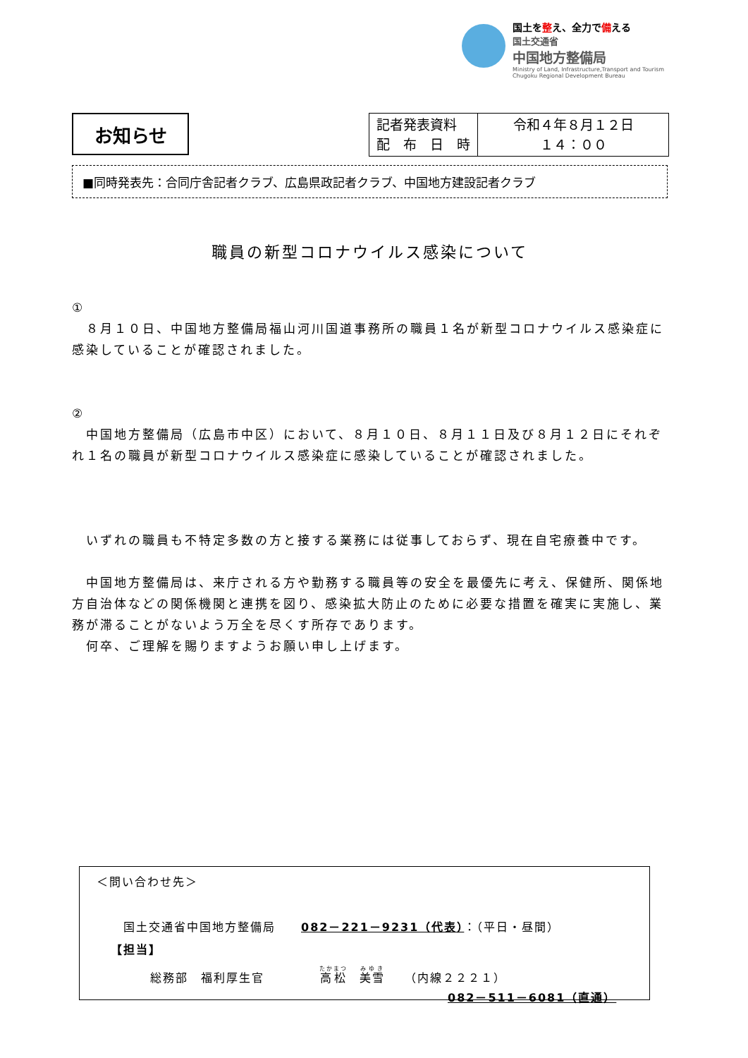国土を整え、全力で備える
国土交通省
中国地方整備局
Ministry of Land, Infrastructure,Transport and Tourism
Chugoku Regional Development Bureau
お知らせ
| 記者発表資料 配 布 日 時 | 令和４年８月１２日 １４：００ |
■同時発表先：合同庁舎記者クラブ、広島県政記者クラブ、中国地方建設記者クラブ
職員の新型コロナウイルス感染について
①
　８月１０日、中国地方整備局福山河川国道事務所の職員１名が新型コロナウイルス感染症に感染していることが確認されました。
②
　中国地方整備局（広島市中区）において、８月１０日、８月１１日及び８月１２日にそれぞれ１名の職員が新型コロナウイルス感染症に感染していることが確認されました。
　いずれの職員も不特定多数の方と接する業務には従事しておらず、現在自宅療養中です。
　中国地方整備局は、来庁される方や勤務する職員等の安全を最優先に考え、保健所、関係地方自治体などの関係機関と連携を図り、感染拡大防止のために必要な措置を確実に実施し、業務が滞ることがないよう万全を尽くす所存であります。
　何卒、ご理解を賜りますようお願い申し上げます。
＜問い合わせ先＞
国土交通省中国地方整備局　　082－221－9231（代表）：（平日・昼間）
【担当】
総務部　福利厚生官　　　　 高松　美雪　　（内線２２２１）
082－511－6081（直通）